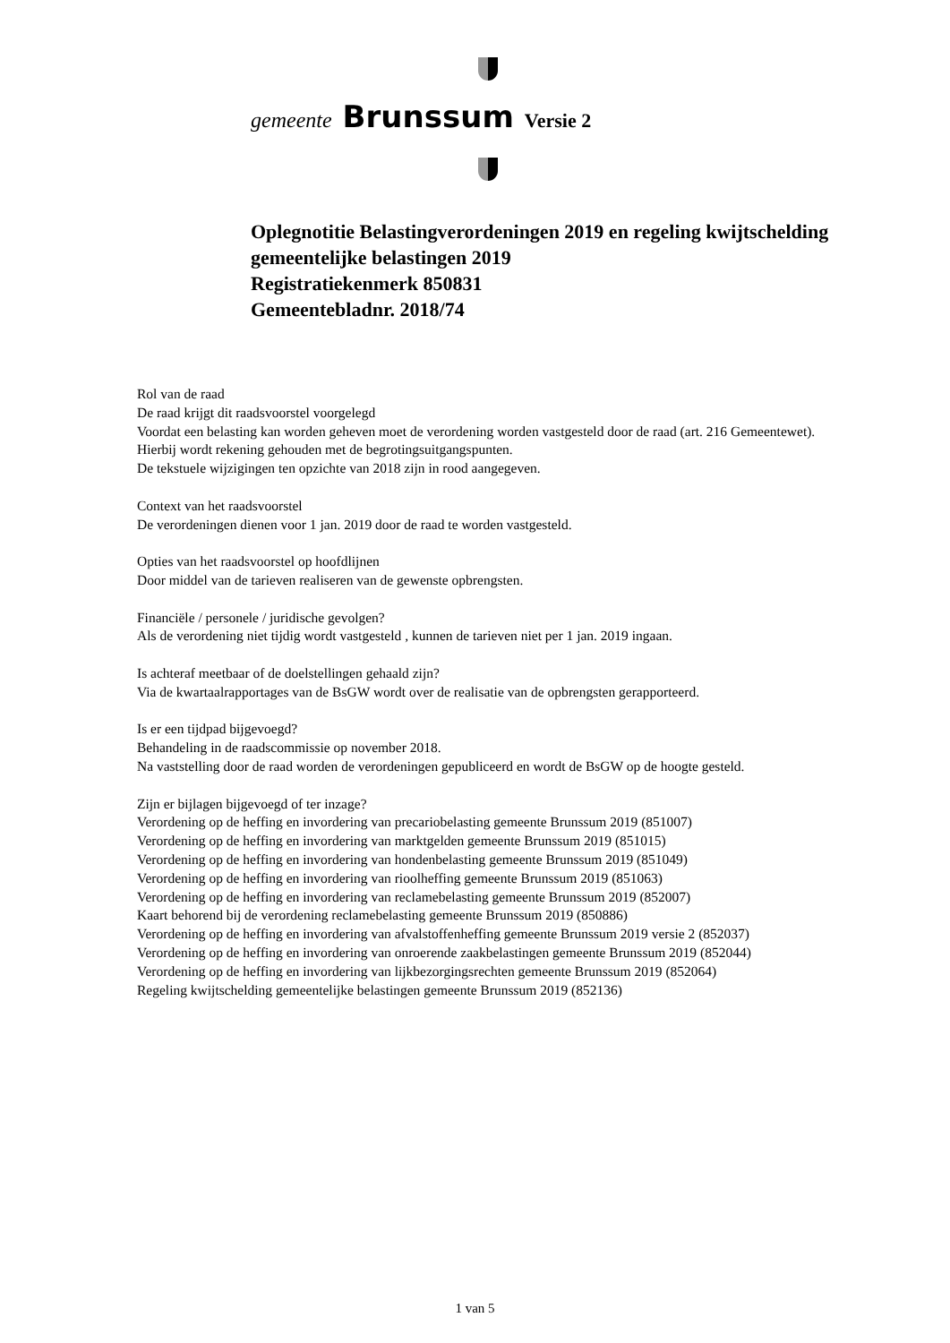gemeente Brunssum Versie 2
Oplegnotitie Belastingverordeningen 2019 en regeling kwijtschelding
gemeentelijke belastingen 2019
Registratiekenmerk 850831
Gemeentebladnr. 2018/74
Rol van de raad
De raad krijgt dit raadsvoorstel voorgelegd
Voordat een belasting kan worden geheven moet de verordening worden vastgesteld door de raad (art. 216 Gemeentewet).
Hierbij wordt rekening gehouden met de begrotingsuitgangspunten.
De tekstuele wijzigingen ten opzichte van 2018 zijn in rood aangegeven.
Context van het raadsvoorstel
De verordeningen dienen voor 1 jan. 2019 door de raad te worden vastgesteld.
Opties van het raadsvoorstel op hoofdlijnen
Door middel van de tarieven realiseren van de gewenste opbrengsten.
Financiële / personele / juridische gevolgen?
Als de verordening niet tijdig wordt vastgesteld , kunnen de tarieven niet per 1 jan. 2019 ingaan.
Is achteraf meetbaar of de doelstellingen gehaald zijn?
Via de kwartaalrapportages van de BsGW wordt over de realisatie van de opbrengsten gerapporteerd.
Is er een tijdpad bijgevoegd?
Behandeling in de raadscommissie op november 2018.
Na vaststelling door de raad worden de verordeningen gepubliceerd en wordt de BsGW op de hoogte gesteld.
Zijn er bijlagen bijgevoegd of ter inzage?
Verordening op de heffing en invordering van precariobelasting gemeente Brunssum 2019 (851007)
Verordening op de heffing en invordering van marktgelden gemeente Brunssum 2019 (851015)
Verordening op de heffing en invordering van hondenbelasting gemeente Brunssum 2019 (851049)
Verordening op de heffing en invordering van rioolheffing gemeente Brunssum 2019 (851063)
Verordening op de heffing en invordering van reclamebelasting gemeente Brunssum 2019 (852007)
Kaart behorend bij de verordening reclamebelasting gemeente Brunssum 2019 (850886)
Verordening op de heffing en invordering van afvalstoffenheffing gemeente Brunssum 2019 versie 2 (852037)
Verordening op de heffing en invordering van onroerende zaakbelastingen gemeente Brunssum 2019 (852044)
Verordening op de heffing en invordering van lijkbezorgingsrechten gemeente Brunssum 2019 (852064)
Regeling kwijtschelding gemeentelijke belastingen gemeente Brunssum 2019 (852136)
1 van 5